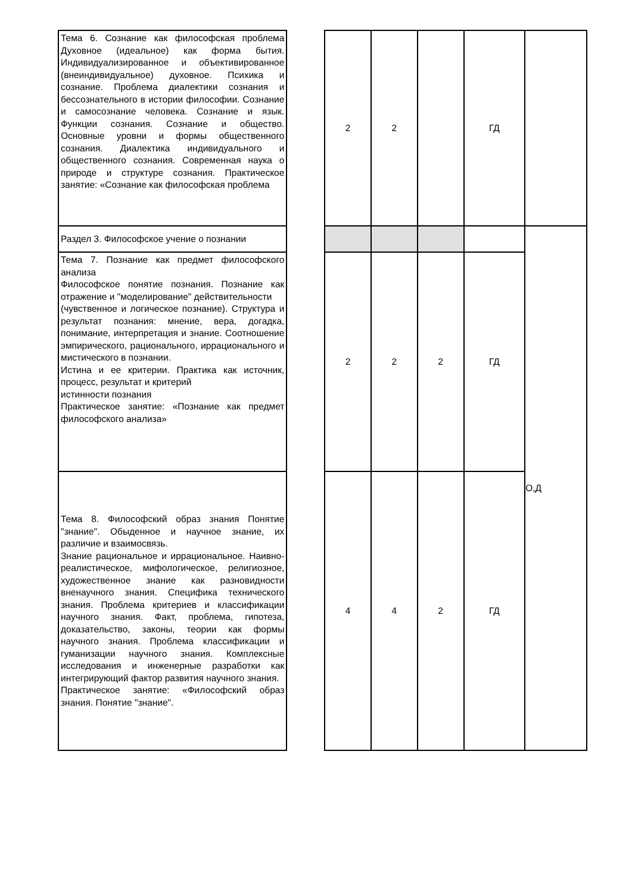| Тема 6. Сознание как философская проблема Духовное (идеальное) как форма бытия. Индивидуализированное и объективированное (внеиндивидуальное) духовное. Психика и сознание. Проблема диалектики сознания и бессознательного в истории философии. Сознание и самосознание человека. Сознание и язык. Функции сознания. Сознание и общество. Основные уровни и формы общественного сознания. Диалектика индивидуального и общественного сознания. Современная наука о природе и структуре сознания. Практическое занятие: «Сознание как философская проблема | | 2 | 2 | | ГД | |
| Раздел 3. Философское учение о познании | | | | | | О,Д |
| Тема 7. Познание как предмет философского анализа Философское понятие познания. Познание как отражение и "моделирование" действительности (чувственное и логическое познание). Структура и результат познания: мнение, вера, догадка, понимание, интерпретация и знание. Соотношение эмпирического, рационального, иррационального и мистического в познании. Истина и ее критерии. Практика как источник, процесс, результат и критерий истинности познания Практическое занятие: «Познание как предмет философского анализа» | | 2 | 2 | 2 | ГД | |
| Тема 8. Философский образ знания Понятие "знание". Обыденное и научное знание, их различие и взаимосвязь. Знание рациональное и иррациональное. Наивно-реалистическое, мифологическое, религиозное, художественное знание как разновидности вненаучного знания. Специфика технического знания. Проблема критериев и классификации научного знания. Факт, проблема, гипотеза, доказательство, законы, теории как формы научного знания. Проблема классификации и гуманизации научного знания. Комплексные исследования и инженерные разработки как интегрирующий фактор развития научного знания. Практическое занятие: «Философский образ знания. Понятие "знание". | | 4 | 4 | 2 | ГД | |